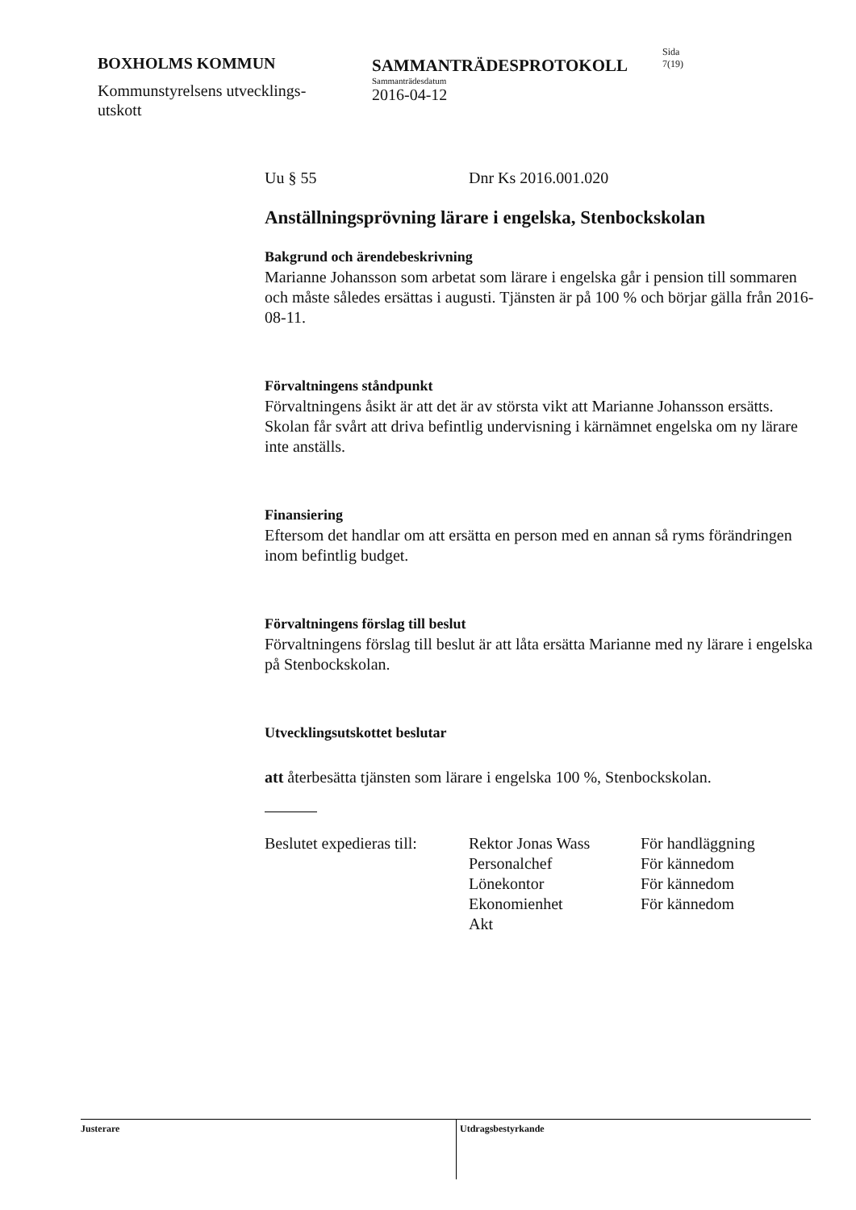BOXHOLMS KOMMUN
Kommunstyrelsens utvecklings-
utskott
SAMMANTRÄDESPROTOKOLL
Sammanträdesdatum
2016-04-12
Sida
7(19)
Uu § 55 Dnr Ks 2016.001.020
Anställningsprövning lärare i engelska, Stenbockskolan
Bakgrund och ärendebeskrivning
Marianne Johansson som arbetat som lärare i engelska går i pension till sommaren och måste således ersättas i augusti. Tjänsten är på 100 % och börjar gälla från 2016-08-11.
Förvaltningens ståndpunkt
Förvaltningens åsikt är att det är av största vikt att Marianne Johansson ersätts. Skolan får svårt att driva befintlig undervisning i kärnämnet engelska om ny lärare inte anställs.
Finansiering
Eftersom det handlar om att ersätta en person med en annan så ryms förändringen inom befintlig budget.
Förvaltningens förslag till beslut
Förvaltningens förslag till beslut är att låta ersätta Marianne med ny lärare i engelska på Stenbockskolan.
Utvecklingsutskottet beslutar
att återbesätta tjänsten som lärare i engelska 100 %, Stenbockskolan.
Beslutet expedieras till:
Rektor Jonas Wass
Personalchef
Lönekontor
Ekonomienhet
Akt
För handläggning
För kännedom
För kännedom
För kännedom
Justerare
Utdragsbestyrkande